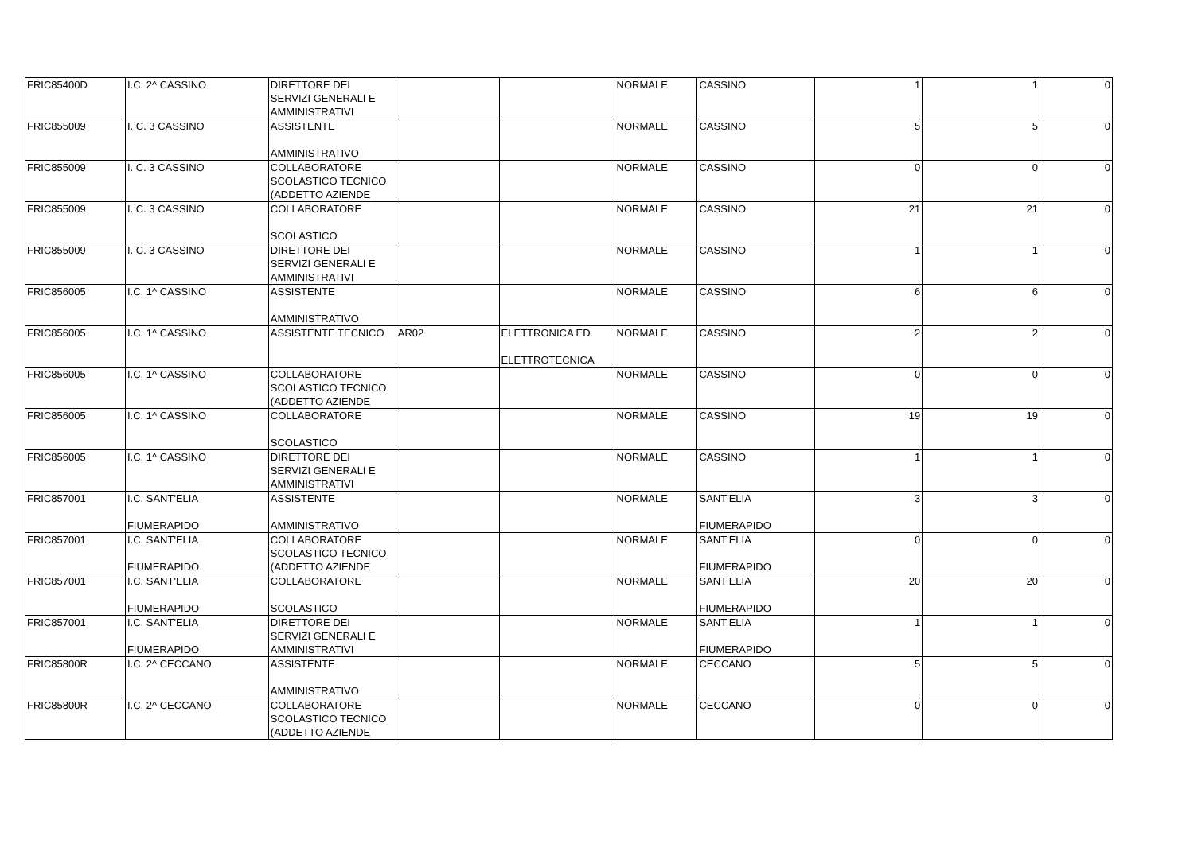| FRIC85400D | I.C. 2^ CASSINO | DIRETTORE DEI SERVIZI GENERALI E AMMINISTRATIVI | | | NORMALE | CASSINO | 1 | 1 | 0 |
| FRIC855009 | I. C. 3 CASSINO | ASSISTENTE AMMINISTRATIVO | | | NORMALE | CASSINO | 5 | 5 | 0 |
| FRIC855009 | I. C. 3 CASSINO | COLLABORATORE SCOLASTICO TECNICO (ADDETTO AZIENDE | | | NORMALE | CASSINO | 0 | 0 | 0 |
| FRIC855009 | I. C. 3 CASSINO | COLLABORATORE SCOLASTICO | | | NORMALE | CASSINO | 21 | 21 | 0 |
| FRIC855009 | I. C. 3 CASSINO | DIRETTORE DEI SERVIZI GENERALI E AMMINISTRATIVI | | | NORMALE | CASSINO | 1 | 1 | 0 |
| FRIC856005 | I.C. 1^ CASSINO | ASSISTENTE AMMINISTRATIVO | | | NORMALE | CASSINO | 6 | 6 | 0 |
| FRIC856005 | I.C. 1^ CASSINO | ASSISTENTE TECNICO | AR02 | ELETTRONICA ED ELETTROTECNICA | NORMALE | CASSINO | 2 | 2 | 0 |
| FRIC856005 | I.C. 1^ CASSINO | COLLABORATORE SCOLASTICO TECNICO (ADDETTO AZIENDE | | | NORMALE | CASSINO | 0 | 0 | 0 |
| FRIC856005 | I.C. 1^ CASSINO | COLLABORATORE SCOLASTICO | | | NORMALE | CASSINO | 19 | 19 | 0 |
| FRIC856005 | I.C. 1^ CASSINO | DIRETTORE DEI SERVIZI GENERALI E AMMINISTRATIVI | | | NORMALE | CASSINO | 1 | 1 | 0 |
| FRIC857001 | I.C. SANT'ELIA FIUMERAPIDO | ASSISTENTE AMMINISTRATIVO | | | NORMALE | SANT'ELIA FIUMERAPIDO | 3 | 3 | 0 |
| FRIC857001 | I.C. SANT'ELIA FIUMERAPIDO | COLLABORATORE SCOLASTICO TECNICO (ADDETTO AZIENDE | | | NORMALE | SANT'ELIA FIUMERAPIDO | 0 | 0 | 0 |
| FRIC857001 | I.C. SANT'ELIA FIUMERAPIDO | COLLABORATORE SCOLASTICO | | | NORMALE | SANT'ELIA FIUMERAPIDO | 20 | 20 | 0 |
| FRIC857001 | I.C. SANT'ELIA FIUMERAPIDO | DIRETTORE DEI SERVIZI GENERALI E AMMINISTRATIVI | | | NORMALE | SANT'ELIA FIUMERAPIDO | 1 | 1 | 0 |
| FRIC85800R | I.C. 2^ CECCANO | ASSISTENTE AMMINISTRATIVO | | | NORMALE | CECCANO | 5 | 5 | 0 |
| FRIC85800R | I.C. 2^ CECCANO | COLLABORATORE SCOLASTICO TECNICO (ADDETTO AZIENDE | | | NORMALE | CECCANO | 0 | 0 | 0 |